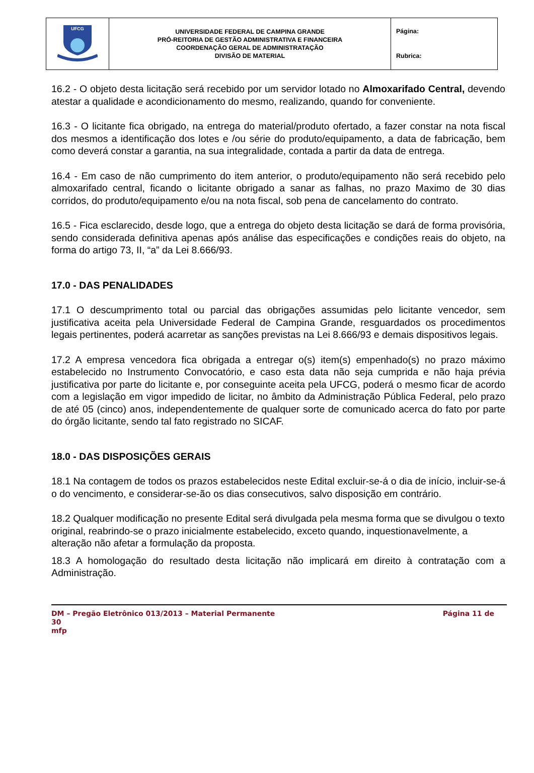| UFCG | UNIVERSIDADE FEDERAL DE CAMPINA GRANDE PRÓ-REITORIA DE GESTÃO ADMINISTRATIVA E FINANCEIRA COORDENAÇÃO GERAL DE ADMINISTRATAÇÃO DIVISÃO DE MATERIAL | Página: Rubrica: |
16.2 - O objeto desta licitação será recebido por um servidor lotado no Almoxarifado Central, devendo atestar a qualidade e acondicionamento do mesmo, realizando, quando for conveniente.
16.3 - O licitante fica obrigado, na entrega do material/produto ofertado, a fazer constar na nota fiscal dos mesmos a identificação dos lotes e /ou série do produto/equipamento, a data de fabricação, bem como deverá constar a garantia, na sua integralidade, contada a partir da data de entrega.
16.4 - Em caso de não cumprimento do item anterior, o produto/equipamento não será recebido pelo almoxarifado central, ficando o licitante obrigado a sanar as falhas, no prazo Maximo de 30 dias corridos, do produto/equipamento e/ou na nota fiscal, sob pena de cancelamento do contrato.
16.5 - Fica esclarecido, desde logo, que a entrega do objeto desta licitação se dará de forma provisória, sendo considerada definitiva apenas após análise das especificações e condições reais do objeto, na forma do artigo 73, II, “a” da Lei 8.666/93.
17.0 - DAS PENALIDADES
17.1 O descumprimento total ou parcial das obrigações assumidas pelo licitante vencedor, sem justificativa aceita pela Universidade Federal de Campina Grande, resguardados os procedimentos legais pertinentes, poderá acarretar as sanções previstas na Lei 8.666/93 e demais dispositivos legais.
17.2 A empresa vencedora fica obrigada a entregar o(s) item(s) empenhado(s) no prazo máximo estabelecido no Instrumento Convocatório, e caso esta data não seja cumprida e não haja prévia justificativa por parte do licitante e, por conseguinte aceita pela UFCG, poderá o mesmo ficar de acordo com a legislação em vigor impedido de licitar, no âmbito da Administração Pública Federal, pelo prazo de até 05 (cinco) anos, independentemente de qualquer sorte de comunicado acerca do fato por parte do órgão licitante, sendo tal fato registrado no SICAF.
18.0 - DAS DISPOSIÇÕES GERAIS
18.1 Na contagem de todos os prazos estabelecidos neste Edital excluir-se-á o dia de início, incluir-se-á o do vencimento, e considerar-se-ão os dias consecutivos, salvo disposição em contrário.
18.2 Qualquer modificação no presente Edital será divulgada pela mesma forma que se divulgou o texto original, reabrindo-se o prazo inicialmente estabelecido, exceto quando, inquestionavelmente, a alteração não afetar a formulação da proposta.
18.3 A homologação do resultado desta licitação não implicará em direito à contratação com a Administração.
DM – Pregão Eletrônico 013/2013 – Material Permanente
30
mfp
Página 11 de